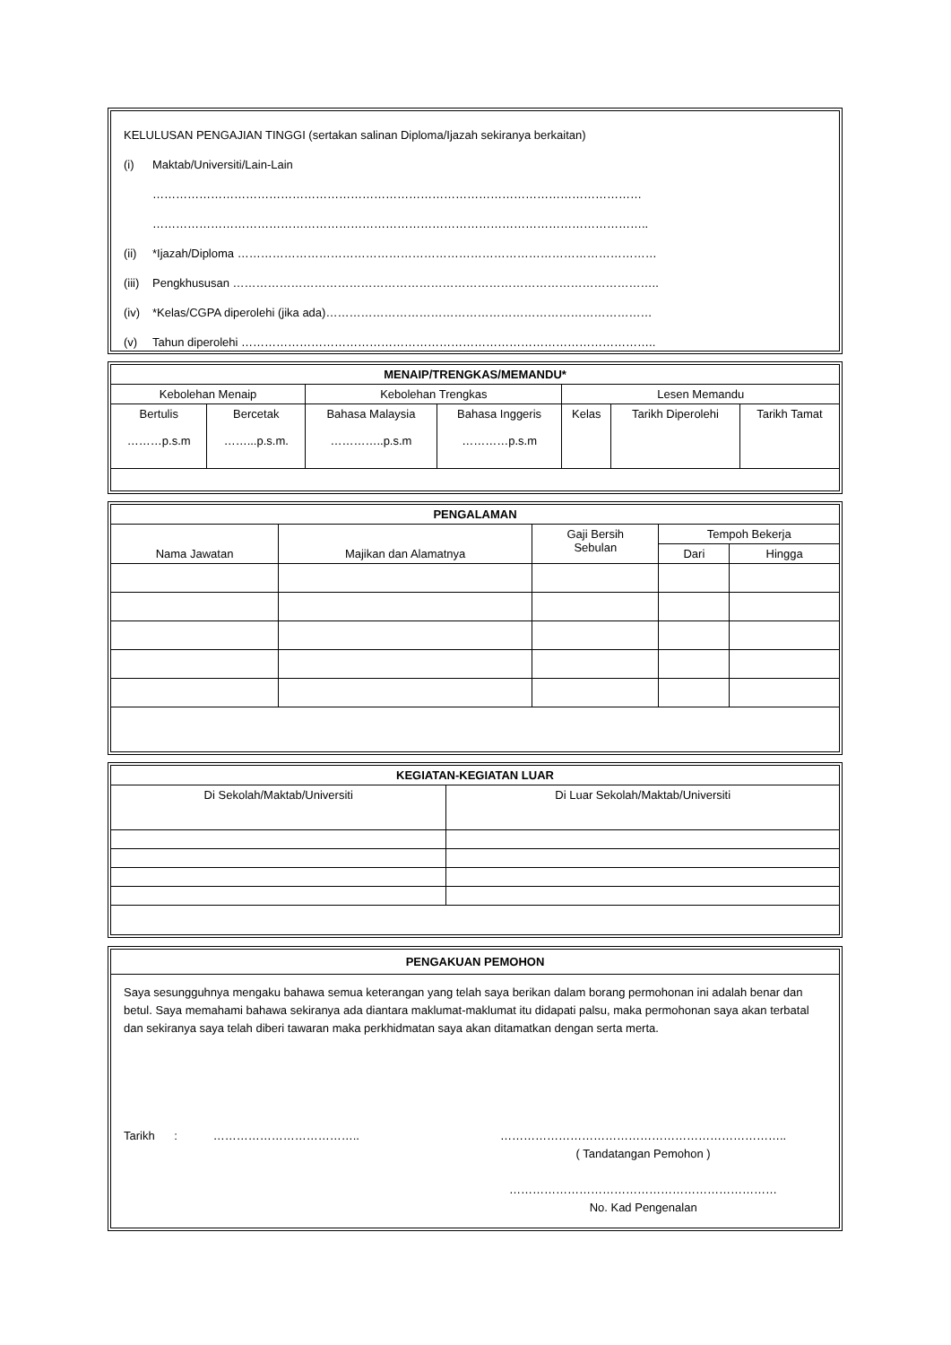KELULUSAN PENGAJIAN TINGGI (sertakan salinan Diploma/Ijazah sekiranya berkaitan)
(i) Maktab/Universiti/Lain-Lain
………………………………………………………………………………………………………………
………………………………………………………………………………………………………………..
(ii) *Ijazah/Diploma ………………………………………………………………………………………………
(iii) Pengkhususan ………………………………………………………………………………………………..
(iv) *Kelas/CGPA diperolehi (jika ada)…………………………………………………………………………
(v) Tahun diperolehi ……………………………………………………………………………………………..
| MENAIP/TRENGKAS/MEMANDU* | | | | | | |
| --- | --- | --- | --- | --- | --- | --- |
| Kebolehan Menaip | | Kebolehan Trengkas | | Lesen Memandu | | |
| Bertulis ………p.s.m | Bercetak ……...p.s.m. | Bahasa Malaysia …………..p.s.m | Bahasa Inggeris …………p.s.m | Kelas | Tarikh Diperolehi | Tarikh Tamat |
| PENGALAMAN | | | | |
| --- | --- | --- | --- | --- |
| Nama Jawatan | Majikan dan Alamatnya | Gaji Bersih Sebulan | Tempoh Bekerja | |
| | | | Dari | Hingga |
| KEGIATAN-KEGIATAN LUAR | |
| --- | --- |
| Di Sekolah/Maktab/Universiti | Di Luar Sekolah/Maktab/Universiti |
PENGAKUAN PEMOHON
Saya sesungguhnya mengaku bahawa semua keterangan yang telah saya berikan dalam borang permohonan ini adalah benar dan betul. Saya memahami bahawa sekiranya ada diantara maklumat-maklumat itu didapati palsu, maka permohonan saya akan terbatal dan sekiranya saya telah diberi tawaran maka perkhidmatan saya akan ditamatkan dengan serta merta.
Tarikh : ……………………………….. ………………………………………………………………..
( Tandatangan Pemohon )
……………………………………………………………
No. Kad Pengenalan